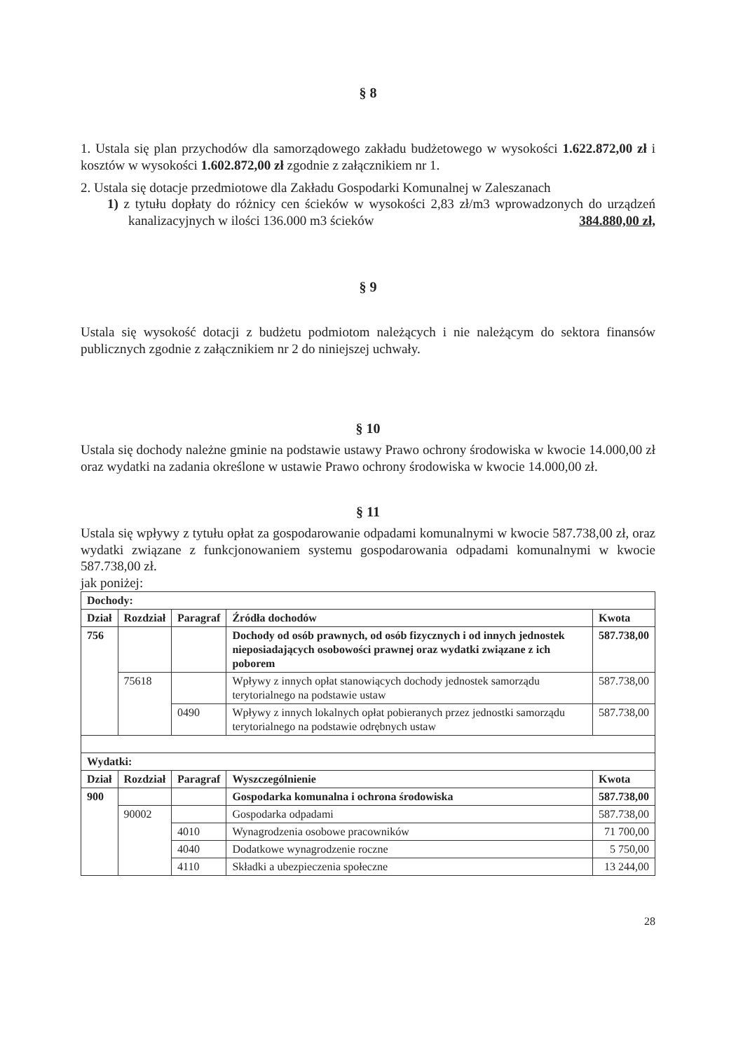§ 8
1. Ustala się plan przychodów dla samorządowego zakładu budżetowego w wysokości 1.622.872,00 zł i kosztów w wysokości 1.602.872,00 zł zgodnie z załącznikiem nr 1.
2. Ustala się dotacje przedmiotowe dla Zakładu Gospodarki Komunalnej w Zaleszanach
1) z tytułu dopłaty do różnicy cen ścieków w wysokości 2,83 zł/m3 wprowadzonych do urządzeń kanalizacyjnych w ilości 136.000 m3 ścieków 384.880,00 zł,
§ 9
Ustala się wysokość dotacji z budżetu podmiotom należących i nie należącym do sektora finansów publicznych zgodnie z załącznikiem nr 2 do niniejszej uchwały.
§ 10
Ustala się dochody należne gminie na podstawie ustawy Prawo ochrony środowiska w kwocie 14.000,00 zł oraz wydatki na zadania określone w ustawie Prawo ochrony środowiska w kwocie 14.000,00 zł.
§ 11
Ustala się wpływy z tytułu opłat za gospodarowanie odpadami komunalnymi w kwocie 587.738,00 zł, oraz wydatki związane z funkcjonowaniem systemu gospodarowania odpadami komunalnymi w kwocie 587.738,00 zł.
jak poniżej:
| Dochody: | | | | |
| Dział | Rozdział | Paragraf | Źródła dochodów | Kwota |
| 756 | | | Dochody od osób prawnych, od osób fizycznych i od innych jednostek nieposiadających osobowości prawnej oraz wydatki związane z ich poborem | 587.738,00 |
| | 75618 | | Wpływy z innych opłat stanowiących dochody jednostek samorządu terytorialnego na podstawie ustaw | 587.738,00 |
| | | 0490 | Wpływy z innych lokalnych opłat pobieranych przez jednostki samorządu terytorialnego na podstawie odrębnych ustaw | 587.738,00 |
| Wydatki: | | | | |
| Dział | Rozdział | Paragraf | Wyszczególnienie | Kwota |
| 900 | | | Gospodarka komunalna i ochrona środowiska | 587.738,00 |
| | 90002 | | Gospodarka odpadami | 587.738,00 |
| | | 4010 | Wynagrodzenia osobowe pracowników | 71 700,00 |
| | | 4040 | Dodatkowe wynagrodzenie roczne | 5 750,00 |
| | | 4110 | Składki a ubezpieczenia społeczne | 13 244,00 |
28